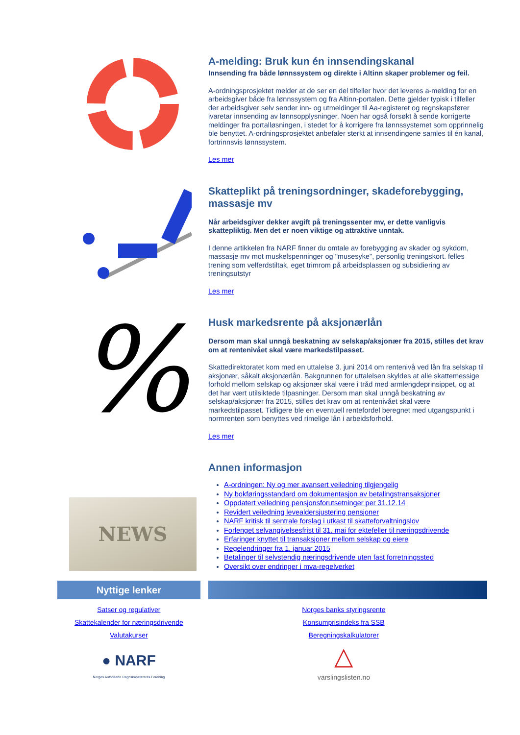A-melding: Bruk kun én innsendingskanal
Innsending fra både lønnssystem og direkte i Altinn skaper problemer og feil.
A-ordningsprosjektet melder at de ser en del tilfeller hvor det leveres a-melding for en arbeidsgiver både fra lønnssystem og fra Altinn-portalen. Dette gjelder typisk i tilfeller der arbeidsgiver selv sender inn- og utmeldinger til Aa-registeret og regnskapsfører ivaretar innsending av lønnsopplysninger. Noen har også forsøkt å sende korrigerte meldinger fra portalløsningen, i stedet for å korrigere fra lønnssystemet som opprinnelig ble benyttet. A-ordningsprosjektet anbefaler sterkt at innsendingene samles til én kanal, fortrinnsvis lønnssystem.
Les mer
Skatteplikt på treningsordninger, skadeforebygging, massasje mv
Når arbeidsgiver dekker avgift på treningssenter mv, er dette vanligvis skattepliktig. Men det er noen viktige og attraktive unntak.
I denne artikkelen fra NARF finner du omtale av forebygging av skader og sykdom, massasje mv mot muskelspenninger og "musesyke", personlig treningskort. felles trening som velferdstiltak, eget trimrom på arbeidsplassen og subsidiering av treningsutstyr
Les mer
%
Husk markedsrente på aksjonærlån
Dersom man skal unngå beskatning av selskap/aksjonær fra 2015, stilles det krav om at rentenivået skal være markedstilpasset.
Skattedirektoratet kom med en uttalelse 3. juni 2014 om rentenivå ved lån fra selskap til aksjonær, såkalt aksjonærlån. Bakgrunnen for uttalelsen skyldes at alle skattemessige forhold mellom selskap og aksjonær skal være i tråd med armlengdeprinsippet, og at det har vært utilsiktede tilpasninger. Dersom man skal unngå beskatning av selskap/aksjonær fra 2015, stilles det krav om at rentenivået skal være markedstilpasset. Tidligere ble en eventuell rentefordel beregnet med utgangspunkt i normrenten som benyttes ved rimelige lån i arbeidsforhold.
Les mer
NEWS
Annen informasjon
A-ordningen: Ny og mer avansert veiledning tilgjengelig
Ny bokføringsstandard om dokumentasjon av betalingstransaksjoner
Oppdatert veiledning pensjonsforutsetninger per 31.12.14
Revidert veiledning levealdersjustering pensjoner
NARF kritisk til sentrale forslag i utkast til skatteforvaltningslov
Forlenget selvangivelsesfrist til 31. mai for ektefeller til næringsdrivende
Erfaringer knyttet til transaksjoner mellom selskap og eiere
Regelendringer fra 1. januar 2015
Betalinger til selvstendig næringsdrivende uten fast forretningssted
Oversikt over endringer i mva-regelverket
Nyttige lenker
Satser og regulativer
Skattekalender for næringsdrivende
Valutakurser
● NARF
Norges Autoriserte Regnskapsføreres Forening
Norges banks styringsrente
Konsumprisindeks fra SSB
Beregningskalkulatorer
△
varslingslisten.no